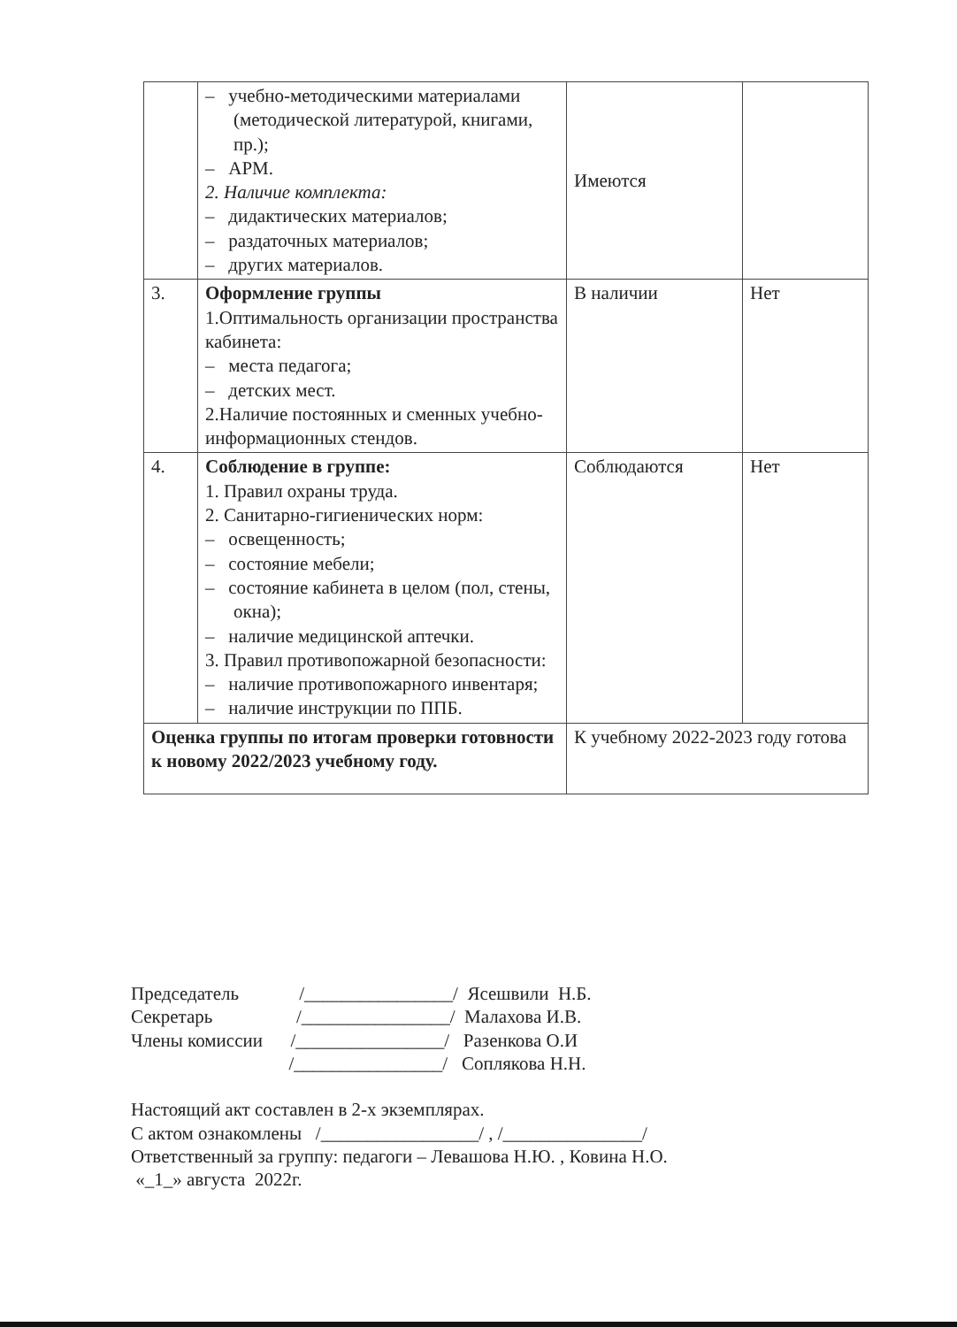| | – учебно-методическими материалами (методической литературой, книгами, пр.); – АРМ. 2. Наличие комплекта: – дидактических материалов; – раздаточных материалов; – других материалов. | Имеются | |
| 3. | Оформление группы 1.Оптимальность организации пространства кабинета: – места педагога; – детских мест. 2.Наличие постоянных и сменных учебно-информационных стендов. | В наличии | Нет |
| 4. | Соблюдение в группе: 1. Правил охраны труда. 2. Санитарно-гигиенических норм: – освещенность; – состояние мебели; – состояние кабинета в целом (пол, стены, окна); – наличие медицинской аптечки. 3. Правил противопожарной безопасности: – наличие противопожарного инвентаря; – наличие инструкции по ППБ. | Соблюдаются | Нет |
| Оценка группы по итогам проверки готовности к новому 2022/2023 учебному году. | | К учебному 2022-2023 году готова | |
Председатель /________________/ Ясешвили Н.Б.
Секретарь /________________/ Малахова И.В.
Члены комиссии /________________/ Разенкова О.И
/________________/ Соплякова Н.Н.
Настоящий акт составлен в 2-х экземплярах.
С актом ознакомлены /_________________/ , /_______________/
Ответственный за группу: педагоги – Левашова Н.Ю. , Ковина Н.О.
«_1_» августа 2022г.